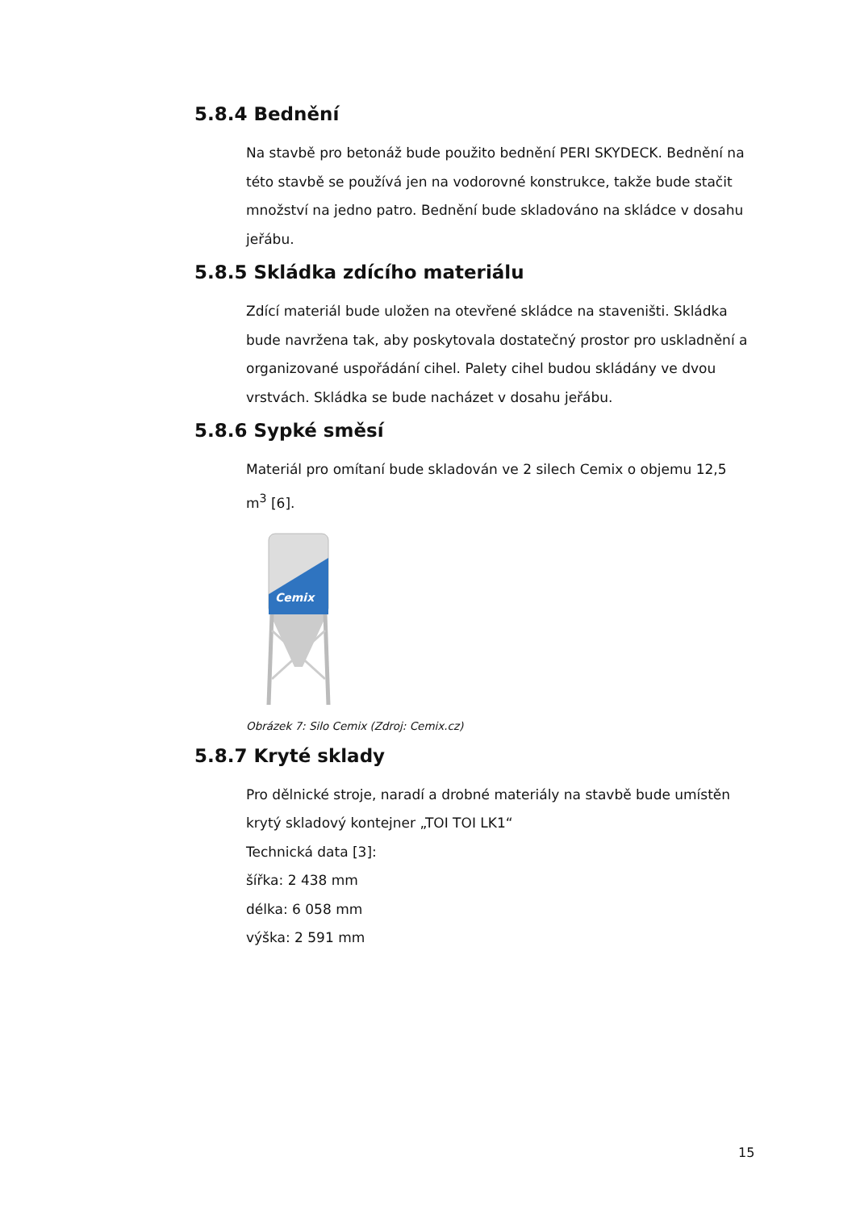5.8.4 Bednění
Na stavbě pro betonáž bude použito bednění PERI SKYDECK. Bednění na této stavbě se používá jen na vodorovné konstrukce, takže bude stačit množství na jedno patro. Bednění bude skladováno na skládce v dosahu jeřábu.
5.8.5 Skládka zdícího materiálu
Zdící materiál bude uložen na otevřené skládce na staveništi. Skládka bude navržena tak, aby poskytovala dostatečný prostor pro uskladnění a organizované uspořádání cihel. Palety cihel budou skládány ve dvou vrstvách. Skládka se bude nacházet v dosahu jeřábu.
5.8.6 Sypké směsí
Materiál pro omítaní bude skladován ve 2 silech Cemix o objemu 12,5 m<sup>3</sup> [6].
Cemix
Obrázek 7: Silo Cemix (Zdroj: Cemix.cz)
5.8.7 Kryté sklady
Pro dělnické stroje, naradí a drobné materiály na stavbě bude umístěn krytý skladový kontejner „TOI TOI LK1“
Technická data [3]:
šířka: 2 438 mm
délka: 6 058 mm
výška: 2 591 mm
15